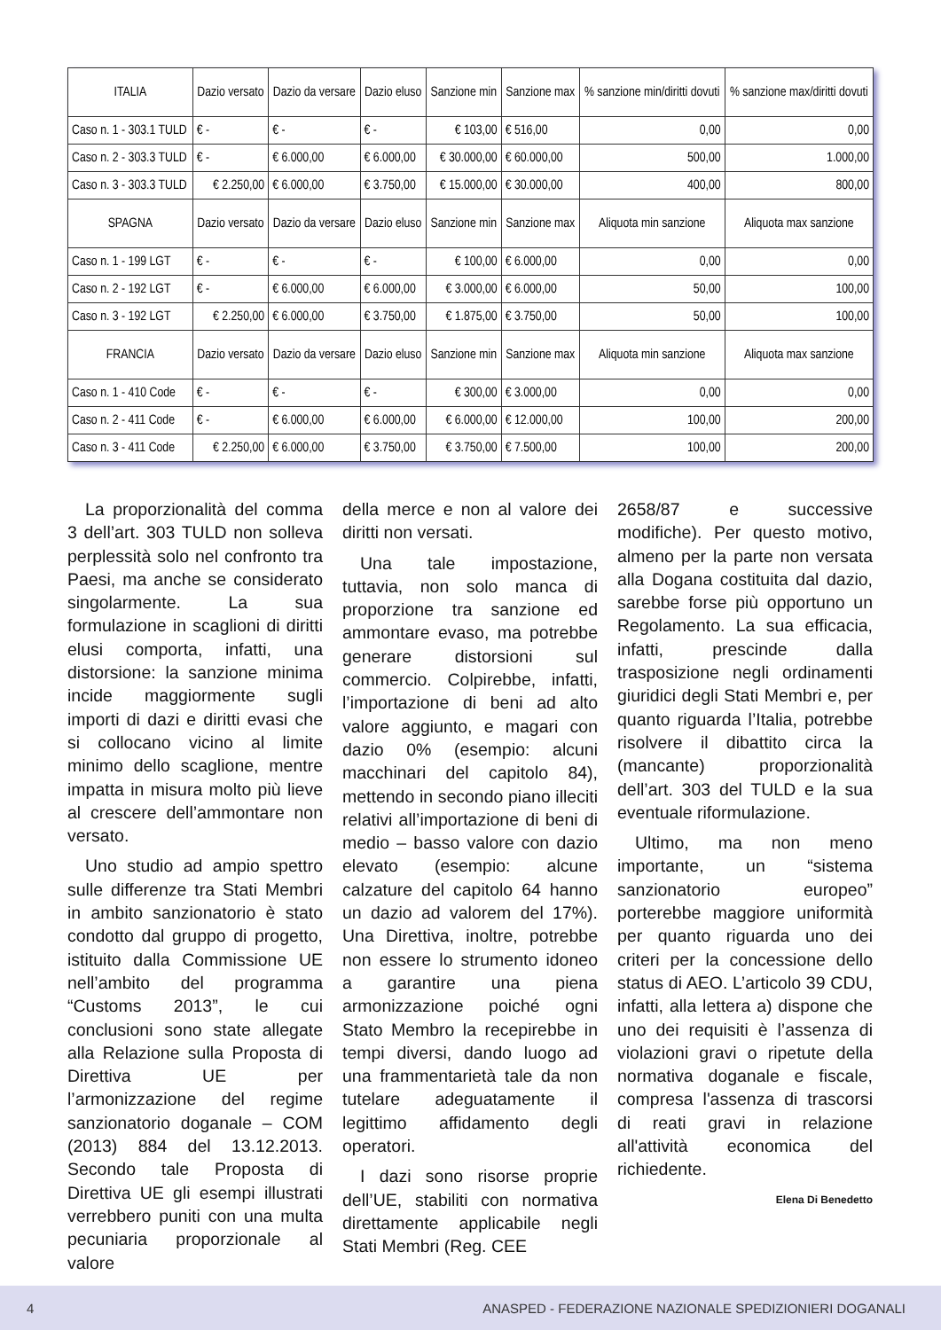| ITALIA | Dazio versato | Dazio da versare | Dazio eluso | Sanzione min | Sanzione max | % sanzione min/diritti dovuti | % sanzione max/diritti dovuti |
| --- | --- | --- | --- | --- | --- | --- | --- |
| Caso n. 1 - 303.1 TULD | € - | € - | € - | € 103,00 | € 516,00 | 0,00 | 0,00 |
| Caso n. 2 - 303.3 TULD | € - | € 6.000,00 | € 6.000,00 | € 30.000,00 | € 60.000,00 | 500,00 | 1.000,00 |
| Caso n. 3 - 303.3 TULD | € 2.250,00 | € 6.000,00 | € 3.750,00 | € 15.000,00 | € 30.000,00 | 400,00 | 800,00 |
| SPAGNA | Dazio versato | Dazio da versare | Dazio eluso | Sanzione min | Sanzione max | Aliquota min sanzione | Aliquota max sanzione |
| Caso n. 1 - 199 LGT | € - | € - | € - | € 100,00 | € 6.000,00 | 0,00 | 0,00 |
| Caso n. 2 - 192 LGT | € - | € 6.000,00 | € 6.000,00 | € 3.000,00 | € 6.000,00 | 50,00 | 100,00 |
| Caso n. 3 - 192 LGT | € 2.250,00 | € 6.000,00 | € 3.750,00 | € 1.875,00 | € 3.750,00 | 50,00 | 100,00 |
| FRANCIA | Dazio versato | Dazio da versare | Dazio eluso | Sanzione min | Sanzione max | Aliquota min sanzione | Aliquota max sanzione |
| Caso n. 1 - 410 Code | € - | € - | € - | € 300,00 | € 3.000,00 | 0,00 | 0,00 |
| Caso n. 2 - 411 Code | € - | € 6.000,00 | € 6.000,00 | € 6.000,00 | € 12.000,00 | 100,00 | 200,00 |
| Caso n. 3 - 411 Code | € 2.250,00 | € 6.000,00 | € 3.750,00 | € 3.750,00 | € 7.500,00 | 100,00 | 200,00 |
La proporzionalità del comma 3 dell’art. 303 TULD non solleva perplessità solo nel confronto tra Paesi, ma anche se considerato singolarmente. La sua formulazione in scaglioni di diritti elusi comporta, infatti, una distorsione: la sanzione minima incide maggiormente sugli importi di dazi e diritti evasi che si collocano vicino al limite minimo dello scaglione, mentre impatta in misura molto più lieve al crescere dell’ammontare non versato.
Uno studio ad ampio spettro sulle differenze tra Stati Membri in ambito sanzionatorio è stato condotto dal gruppo di progetto, istituito dalla Commissione UE nell’ambito del programma “Customs 2013”, le cui conclusioni sono state allegate alla Relazione sulla Proposta di Direttiva UE per l’armonizzazione del regime sanzionatorio doganale – COM (2013) 884 del 13.12.2013. Secondo tale Proposta di Direttiva UE gli esempi illustrati verrebbero puniti con una multa pecuniaria proporzionale al valore
della merce e non al valore dei diritti non versati.
Una tale impostazione, tuttavia, non solo manca di proporzione tra sanzione ed ammontare evaso, ma potrebbe generare distorsioni sul commercio. Colpirebbe, infatti, l’importazione di beni ad alto valore aggiunto, e magari con dazio 0% (esempio: alcuni macchinari del capitolo 84), mettendo in secondo piano illeciti relativi all’importazione di beni di medio – basso valore con dazio elevato (esempio: alcune calzature del capitolo 64 hanno un dazio ad valorem del 17%). Una Direttiva, inoltre, potrebbe non essere lo strumento idoneo a garantire una piena armonizzazione poiché ogni Stato Membro la recepirebbe in tempi diversi, dando luogo ad una frammentarietà tale da non tutelare adeguatamente il legittimo affidamento degli operatori.
I dazi sono risorse proprie dell’UE, stabiliti con normativa direttamente applicabile negli Stati Membri (Reg. CEE
2658/87 e successive modifiche). Per questo motivo, almeno per la parte non versata alla Dogana costituita dal dazio, sarebbe forse più opportuno un Regolamento. La sua efficacia, infatti, prescinde dalla trasposizione negli ordinamenti giuridici degli Stati Membri e, per quanto riguarda l’Italia, potrebbe risolvere il dibattito circa la (mancante) proporzionalità dell’art. 303 del TULD e la sua eventuale riformulazione.
Ultimo, ma non meno importante, un “sistema sanzionatorio europeo” porterebbe maggiore uniformità per quanto riguarda uno dei criteri per la concessione dello status di AEO. L’articolo 39 CDU, infatti, alla lettera a) dispone che uno dei requisiti è l’assenza di violazioni gravi o ripetute della normativa doganale e fiscale, compresa l'assenza di trascorsi di reati gravi in relazione all'attività economica del richiedente.
Elena Di Benedetto
4 ANASPED - FEDERAZIONE NAZIONALE SPEDIZIONIERI DOGANALI